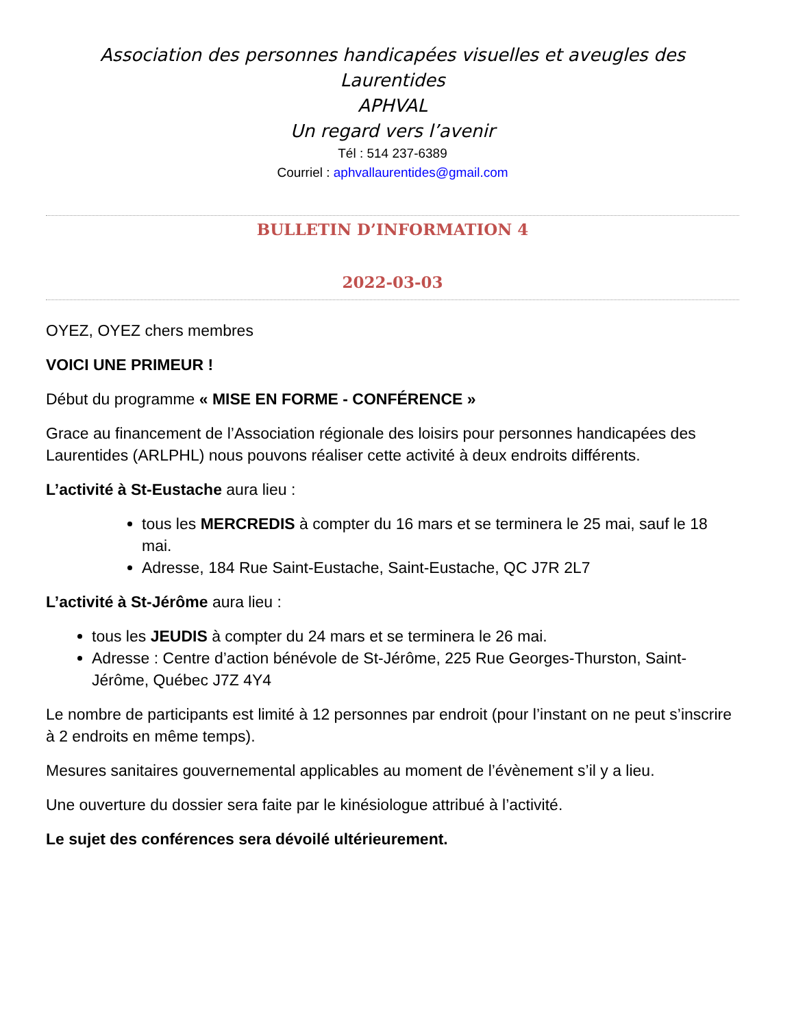Association des personnes handicapées visuelles et aveugles des Laurentides
APHVAL
Un regard vers l’avenir
Tél : 514 237-6389
Courriel : aphvallaurentides@gmail.com
BULLETIN D’INFORMATION 4
2022-03-03
OYEZ, OYEZ chers membres
VOICI UNE PRIMEUR !
Début du programme « MISE EN FORME - CONFÉRENCE »
Grace au financement de l’Association régionale des loisirs pour personnes handicapées des Laurentides (ARLPHL) nous pouvons réaliser cette activité à deux endroits différents.
L’activité à St-Eustache aura lieu :
tous les MERCREDIS à compter du 16 mars et se terminera le 25 mai, sauf le 18 mai.
Adresse, 184 Rue Saint-Eustache, Saint-Eustache, QC J7R 2L7
L’activité à St-Jérôme aura lieu :
tous les JEUDIS à compter du 24 mars et se terminera le 26 mai.
Adresse : Centre d’action bénévole de St-Jérôme, 225 Rue Georges-Thurston, Saint-Jérôme, Québec J7Z 4Y4
Le nombre de participants est limité à 12 personnes par endroit (pour l’instant on ne peut s’inscrire à 2 endroits en même temps).
Mesures sanitaires gouvernemental applicables au moment de l’évènement s’il y a lieu.
Une ouverture du dossier sera faite par le kinésiologue attribué à l’activité.
Le sujet des conférences sera dévoilé ultérieurement.